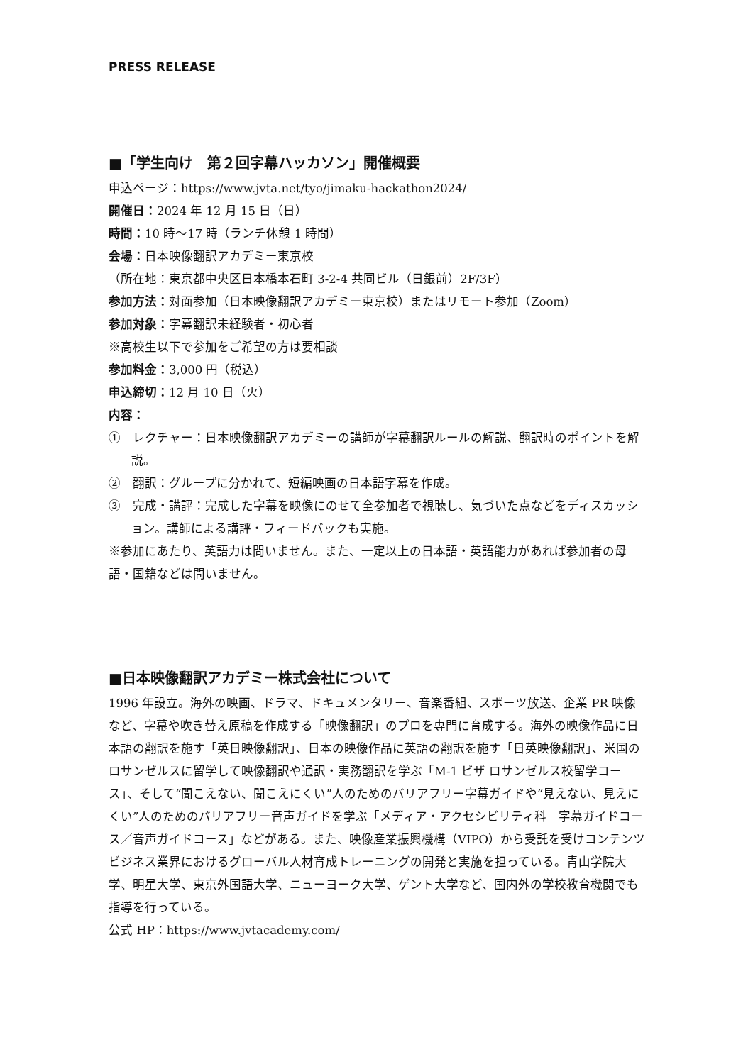PRESS RELEASE
■「学生向け　第２回字幕ハッカソン」開催概要
申込ページ：https://www.jvta.net/tyo/jimaku-hackathon2024/
開催日：2024 年 12 月 15 日（日）
時間：10 時～17 時（ランチ休憩 1 時間）
会場：日本映像翻訳アカデミー東京校
（所在地：東京都中央区日本橋本石町 3-2-4 共同ビル（日銀前）2F/3F）
参加方法：対面参加（日本映像翻訳アカデミー東京校）またはリモート参加（Zoom）
参加対象：字幕翻訳未経験者・初心者
※高校生以下で参加をご希望の方は要相談
参加料金：3,000 円（税込）
申込締切：12 月 10 日（火）
内容：
①　レクチャー：日本映像翻訳アカデミーの講師が字幕翻訳ルールの解説、翻訳時のポイントを解説。
②　翻訳：グループに分かれて、短編映画の日本語字幕を作成。
③　完成・講評：完成した字幕を映像にのせて全参加者で視聴し、気づいた点などをディスカッション。講師による講評・フィードバックも実施。
※参加にあたり、英語力は問いません。また、一定以上の日本語・英語能力があれば参加者の母語・国籍などは問いません。
■日本映像翻訳アカデミー株式会社について
1996 年設立。海外の映画、ドラマ、ドキュメンタリー、音楽番組、スポーツ放送、企業 PR 映像など、字幕や吹き替え原稿を作成する「映像翻訳」のプロを専門に育成する。海外の映像作品に日本語の翻訳を施す「英日映像翻訳」、日本の映像作品に英語の翻訳を施す「日英映像翻訳」、米国のロサンゼルスに留学して映像翻訳や通訳・実務翻訳を学ぶ「M-1 ビザ ロサンゼルス校留学コース」、そして“聞こえない、聞こえにくい”人のためのバリアフリー字幕ガイドや“見えない、見えにくい”人のためのバリアフリー音声ガイドを学ぶ「メディア・アクセシビリティ科　字幕ガイドコース／音声ガイドコース」などがある。また、映像産業振興機構（VIPO）から受託を受けコンテンツビジネス業界におけるグローバル人材育成トレーニングの開発と実施を担っている。青山学院大学、明星大学、東京外国語大学、ニューヨーク大学、ゲント大学など、国内外の学校教育機関でも指導を行っている。
公式 HP：https://www.jvtacademy.com/